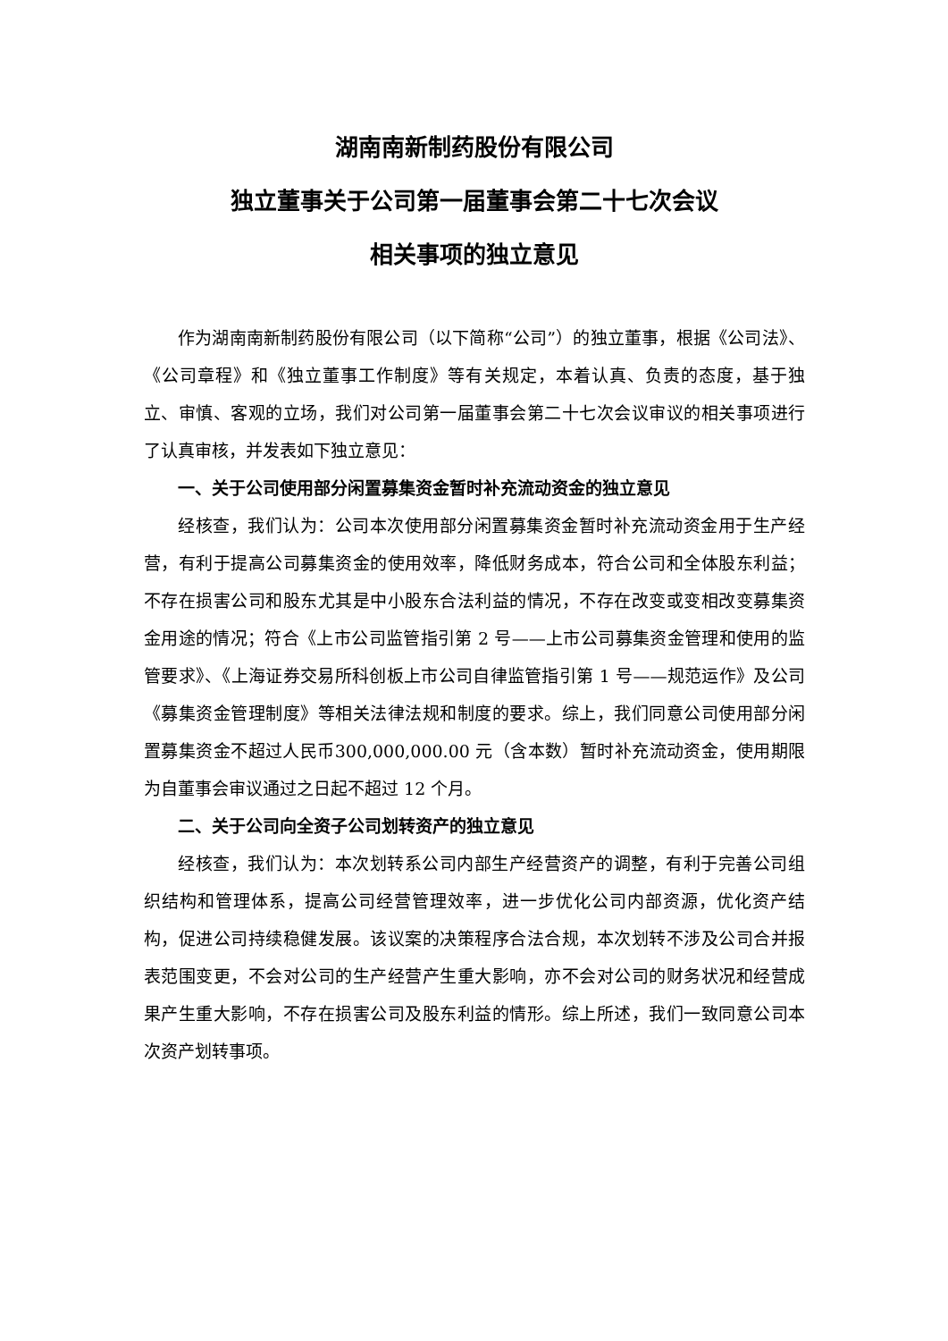湖南南新制药股份有限公司
独立董事关于公司第一届董事会第二十七次会议
相关事项的独立意见
作为湖南南新制药股份有限公司（以下简称“公司”）的独立董事，根据《公司法》、《公司章程》和《独立董事工作制度》等有关规定，本着认真、负责的态度，基于独立、审慎、客观的立场，我们对公司第一届董事会第二十七次会议审议的相关事项进行了认真审核，并发表如下独立意见：
一、关于公司使用部分闲置募集资金暂时补充流动资金的独立意见
经核查，我们认为：公司本次使用部分闲置募集资金暂时补充流动资金用于生产经营，有利于提高公司募集资金的使用效率，降低财务成本，符合公司和全体股东利益；不存在损害公司和股东尤其是中小股东合法利益的情况，不存在改变或变相改变募集资金用途的情况；符合《上市公司监管指引第 2 号——上市公司募集资金管理和使用的监管要求》、《上海证券交易所科创板上市公司自律监管指引第 1 号——规范运作》及公司《募集资金管理制度》等相关法律法规和制度的要求。综上，我们同意公司使用部分闲置募集资金不超过人民币300,000,000.00 元（含本数）暂时补充流动资金，使用期限为自董事会审议通过之日起不超过 12 个月。
二、关于公司向全资子公司划转资产的独立意见
经核查，我们认为：本次划转系公司内部生产经营资产的调整，有利于完善公司组织结构和管理体系，提高公司经营管理效率，进一步优化公司内部资源，优化资产结构，促进公司持续稳健发展。该议案的决策程序合法合规，本次划转不涉及公司合并报表范围变更，不会对公司的生产经营产生重大影响，亦不会对公司的财务状况和经营成果产生重大影响，不存在损害公司及股东利益的情形。综上所述，我们一致同意公司本次资产划转事项。